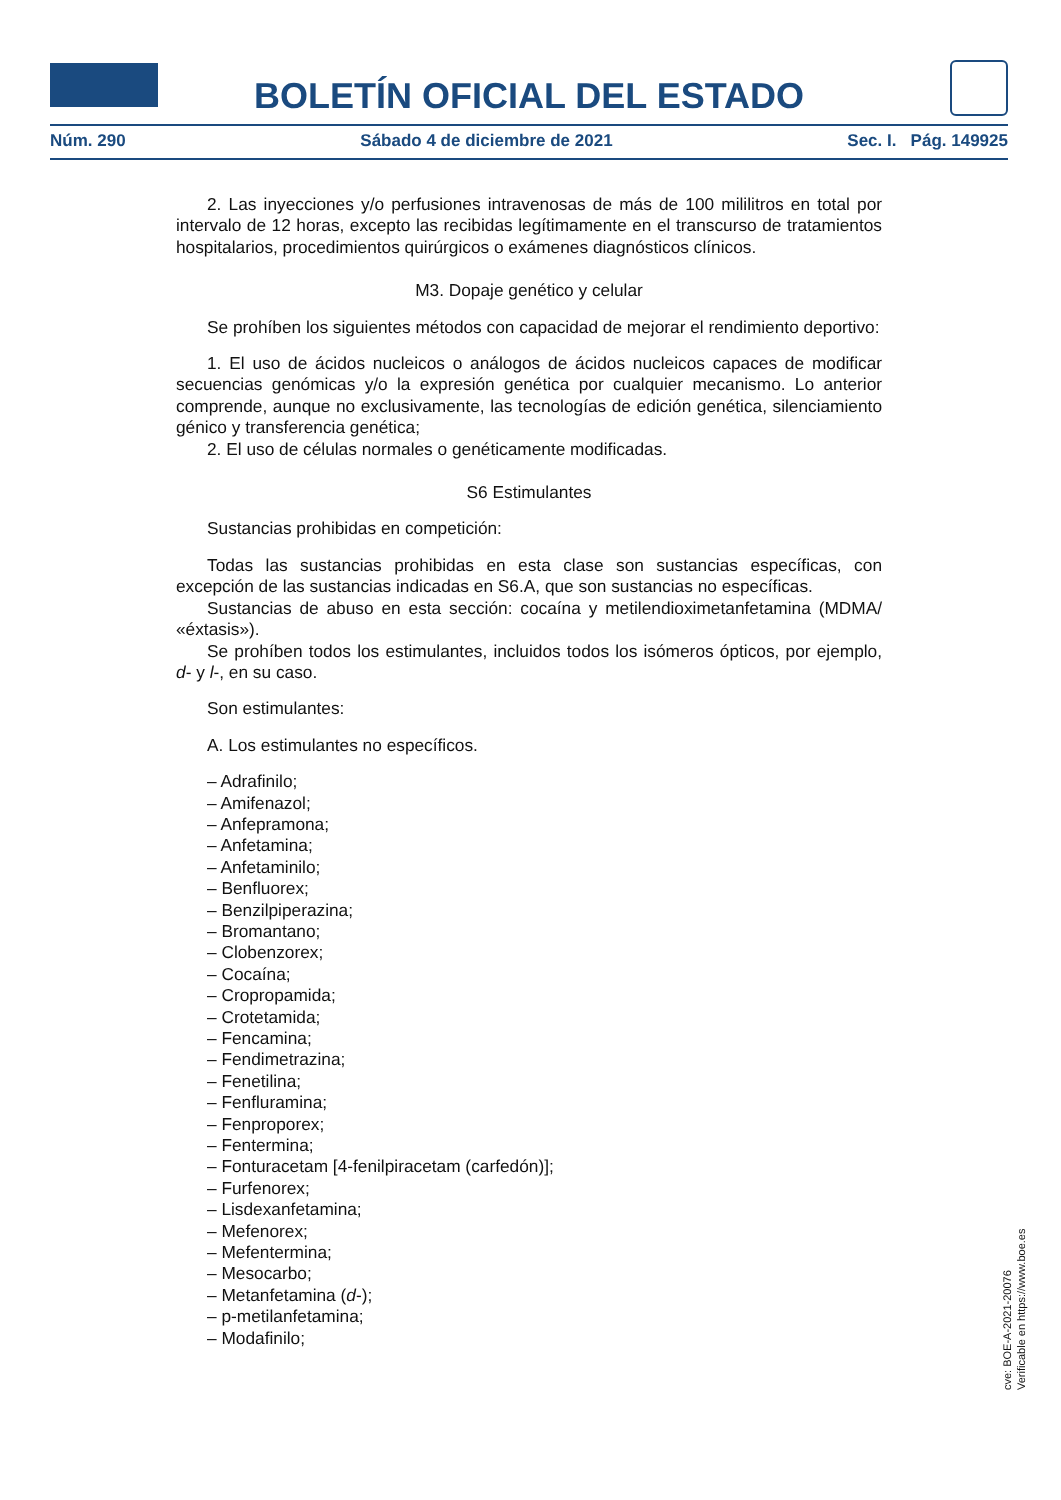BOLETÍN OFICIAL DEL ESTADO
Núm. 290 Sábado 4 de diciembre de 2021 Sec. I. Pág. 149925
2. Las inyecciones y/o perfusiones intravenosas de más de 100 mililitros en total por intervalo de 12 horas, excepto las recibidas legítimamente en el transcurso de tratamientos hospitalarios, procedimientos quirúrgicos o exámenes diagnósticos clínicos.
M3. Dopaje genético y celular
Se prohíben los siguientes métodos con capacidad de mejorar el rendimiento deportivo:
1. El uso de ácidos nucleicos o análogos de ácidos nucleicos capaces de modificar secuencias genómicas y/o la expresión genética por cualquier mecanismo. Lo anterior comprende, aunque no exclusivamente, las tecnologías de edición genética, silenciamiento génico y transferencia genética;
2. El uso de células normales o genéticamente modificadas.
S6 Estimulantes
Sustancias prohibidas en competición:
Todas las sustancias prohibidas en esta clase son sustancias específicas, con excepción de las sustancias indicadas en S6.A, que son sustancias no específicas.
Sustancias de abuso en esta sección: cocaína y metilendioximetanfetamina (MDMA/ «éxtasis»).
Se prohíben todos los estimulantes, incluidos todos los isómeros ópticos, por ejemplo, d- y l-, en su caso.
Son estimulantes:
A. Los estimulantes no específicos.
– Adrafinilo;
– Amifenazol;
– Anfepramona;
– Anfetamina;
– Anfetaminilo;
– Benfluorex;
– Benzilpiperazina;
– Bromantano;
– Clobenzorex;
– Cocaína;
– Cropropamida;
– Crotetamida;
– Fencamina;
– Fendimetrazina;
– Fenetilina;
– Fenfluramina;
– Fenproporex;
– Fentermina;
– Fonturacetam [4-fenilpiracetam (carfedón)];
– Furfenorex;
– Lisdexanfetamina;
– Mefenorex;
– Mefentermina;
– Mesocarbo;
– Metanfetamina (d-);
– p-metilanfetamina;
– Modafinilo;
cve: BOE-A-2021-20076
Verificable en https://www.boe.es